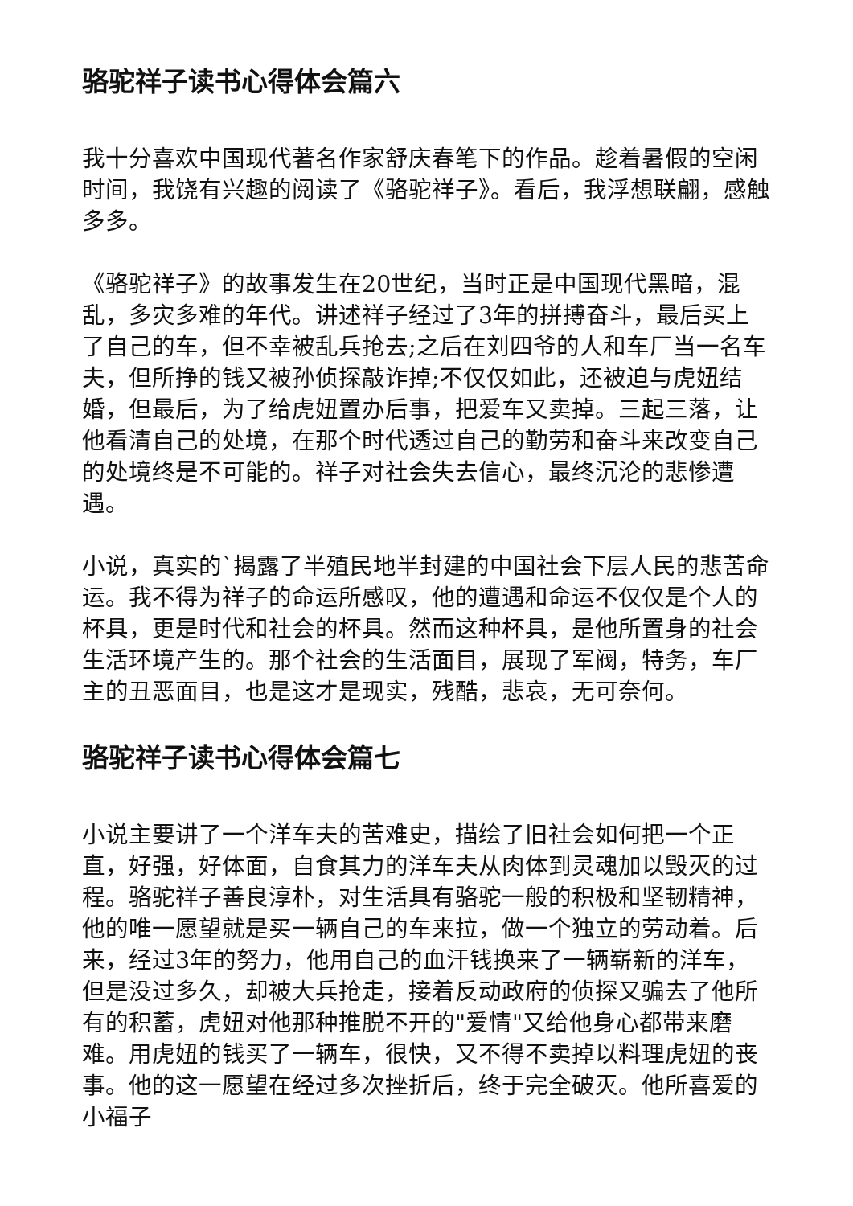骆驼祥子读书心得体会篇六
我十分喜欢中国现代著名作家舒庆春笔下的作品。趁着暑假的空闲时间，我饶有兴趣的阅读了《骆驼祥子》。看后，我浮想联翩，感触多多。
《骆驼祥子》的故事发生在20世纪，当时正是中国现代黑暗，混乱，多灾多难的年代。讲述祥子经过了3年的拼搏奋斗，最后买上了自己的车，但不幸被乱兵抢去;之后在刘四爷的人和车厂当一名车夫，但所挣的钱又被孙侦探敲诈掉;不仅仅如此，还被迫与虎妞结婚，但最后，为了给虎妞置办后事，把爱车又卖掉。三起三落，让他看清自己的处境，在那个时代透过自己的勤劳和奋斗来改变自己的处境终是不可能的。祥子对社会失去信心，最终沉沦的悲惨遭遇。
小说，真实的`揭露了半殖民地半封建的中国社会下层人民的悲苦命运。我不得为祥子的命运所感叹，他的遭遇和命运不仅仅是个人的杯具，更是时代和社会的杯具。然而这种杯具，是他所置身的社会生活环境产生的。那个社会的生活面目，展现了军阀，特务，车厂主的丑恶面目，也是这才是现实，残酷，悲哀，无可奈何。
骆驼祥子读书心得体会篇七
小说主要讲了一个洋车夫的苦难史，描绘了旧社会如何把一个正直，好强，好体面，自食其力的洋车夫从肉体到灵魂加以毁灭的过程。骆驼祥子善良淳朴，对生活具有骆驼一般的积极和坚韧精神，他的唯一愿望就是买一辆自己的车来拉，做一个独立的劳动着。后来，经过3年的努力，他用自己的血汗钱换来了一辆崭新的洋车，但是没过多久，却被大兵抢走，接着反动政府的侦探又骗去了他所有的积蓄，虎妞对他那种推脱不开的"爱情"又给他身心都带来磨难。用虎妞的钱买了一辆车，很快，又不得不卖掉以料理虎妞的丧事。他的这一愿望在经过多次挫折后，终于完全破灭。他所喜爱的小福子